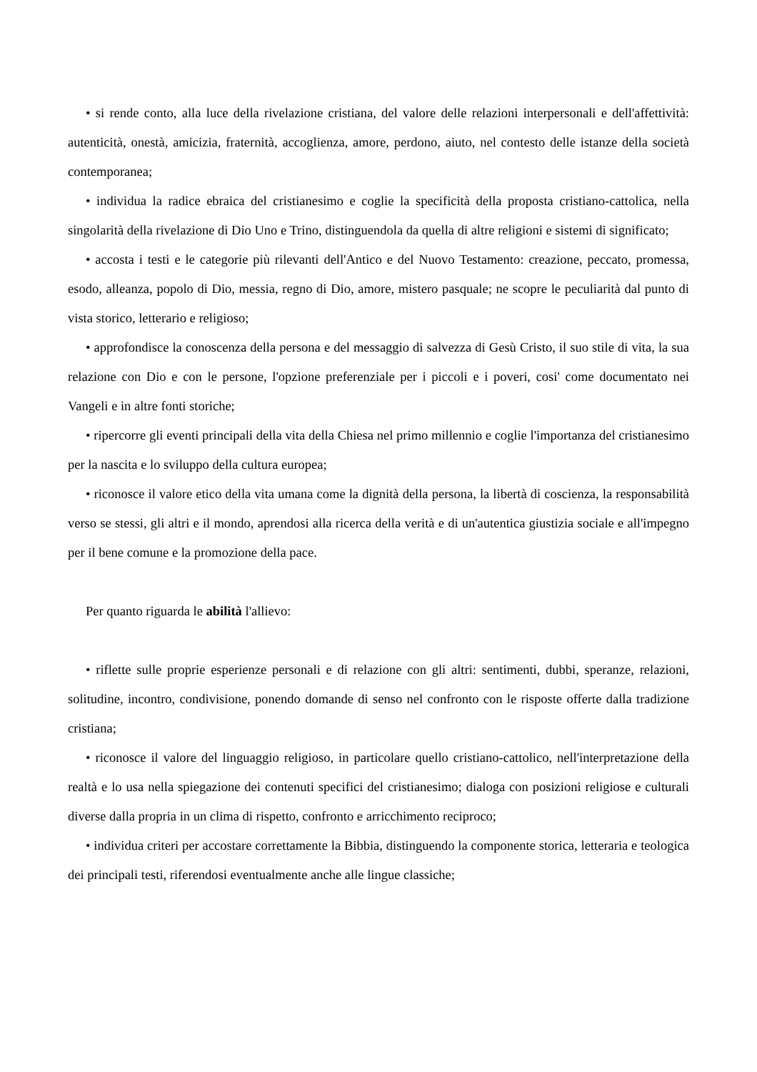• si rende conto, alla luce della rivelazione cristiana, del valore delle relazioni interpersonali e dell'affettività: autenticità, onestà, amicizia, fraternità, accoglienza, amore, perdono, aiuto, nel contesto delle istanze della società contemporanea;
• individua la radice ebraica del cristianesimo e coglie la specificità della proposta cristiano-cattolica, nella singolarità della rivelazione di Dio Uno e Trino, distinguendola da quella di altre religioni e sistemi di significato;
• accosta i testi e le categorie più rilevanti dell'Antico e del Nuovo Testamento: creazione, peccato, promessa, esodo, alleanza, popolo di Dio, messia, regno di Dio, amore, mistero pasquale; ne scopre le peculiarità dal punto di vista storico, letterario e religioso;
• approfondisce la conoscenza della persona e del messaggio di salvezza di Gesù Cristo, il suo stile di vita, la sua relazione con Dio e con le persone, l'opzione preferenziale per i piccoli e i poveri, cosi' come documentato nei Vangeli e in altre fonti storiche;
• ripercorre gli eventi principali della vita della Chiesa nel primo millennio e coglie l'importanza del cristianesimo per la nascita e lo sviluppo della cultura europea;
• riconosce il valore etico della vita umana come la dignità della persona, la libertà di coscienza, la responsabilità verso se stessi, gli altri e il mondo, aprendosi alla ricerca della verità e di un'autentica giustizia sociale e all'impegno per il bene comune e la promozione della pace.
Per quanto riguarda le abilità l'allievo:
• riflette sulle proprie esperienze personali e di relazione con gli altri: sentimenti, dubbi, speranze, relazioni, solitudine, incontro, condivisione, ponendo domande di senso nel confronto con le risposte offerte dalla tradizione cristiana;
• riconosce il valore del linguaggio religioso, in particolare quello cristiano-cattolico, nell'interpretazione della realtà e lo usa nella spiegazione dei contenuti specifici del cristianesimo; dialoga con posizioni religiose e culturali diverse dalla propria in un clima di rispetto, confronto e arricchimento reciproco;
• individua criteri per accostare correttamente la Bibbia, distinguendo la componente storica, letteraria e teologica dei principali testi, riferendosi eventualmente anche alle lingue classiche;